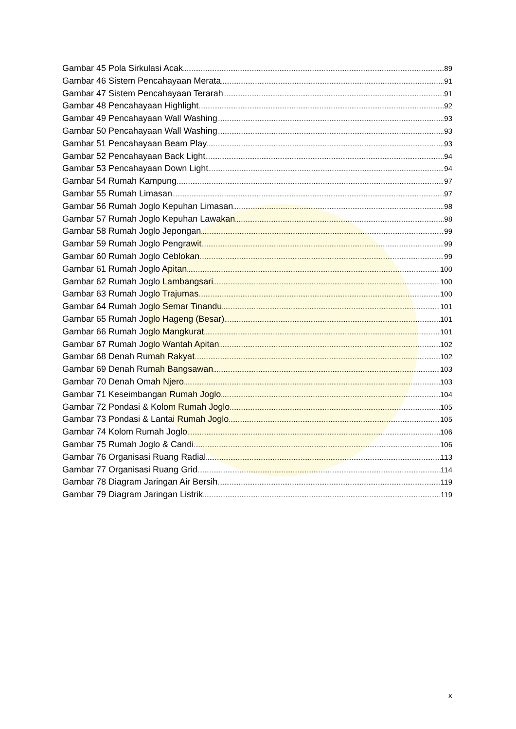Gambar 45 Pola Sirkulasi Acak 89
Gambar 46 Sistem Pencahayaan Merata 91
Gambar 47 Sistem Pencahayaan Terarah 91
Gambar 48 Pencahayaan Highlight 92
Gambar 49 Pencahayaan Wall Washing 93
Gambar 50 Pencahayaan Wall Washing 93
Gambar 51 Pencahayaan Beam Play 93
Gambar 52 Pencahayaan Back Light 94
Gambar 53 Pencahayaan Down Light 94
Gambar 54 Rumah Kampung 97
Gambar 55 Rumah Limasan 97
Gambar 56 Rumah Joglo Kepuhan Limasan 98
Gambar 57 Rumah Joglo Kepuhan Lawakan 98
Gambar 58 Rumah Joglo Jepongan 99
Gambar 59 Rumah Joglo Pengrawit 99
Gambar 60 Rumah Joglo Ceblokan 99
Gambar 61 Rumah Joglo Apitan 100
Gambar 62 Rumah Joglo Lambangsari 100
Gambar 63 Rumah Joglo Trajumas 100
Gambar 64 Rumah Joglo Semar Tinandu 101
Gambar 65 Rumah Joglo Hageng (Besar) 101
Gambar 66 Rumah Joglo Mangkurat 101
Gambar 67 Rumah Joglo Wantah Apitan 102
Gambar 68 Denah Rumah Rakyat 102
Gambar 69 Denah Rumah Bangsawan 103
Gambar 70 Denah Omah Njero 103
Gambar 71 Keseimbangan Rumah Joglo 104
Gambar 72 Pondasi & Kolom Rumah Joglo 105
Gambar 73 Pondasi & Lantai Rumah Joglo 105
Gambar 74 Kolom Rumah Joglo 106
Gambar 75 Rumah Joglo & Candi 106
Gambar 76 Organisasi Ruang Radial 113
Gambar 77 Organisasi Ruang Grid 114
Gambar 78 Diagram Jaringan Air Bersih 119
Gambar 79 Diagram Jaringan Listrik 119
x